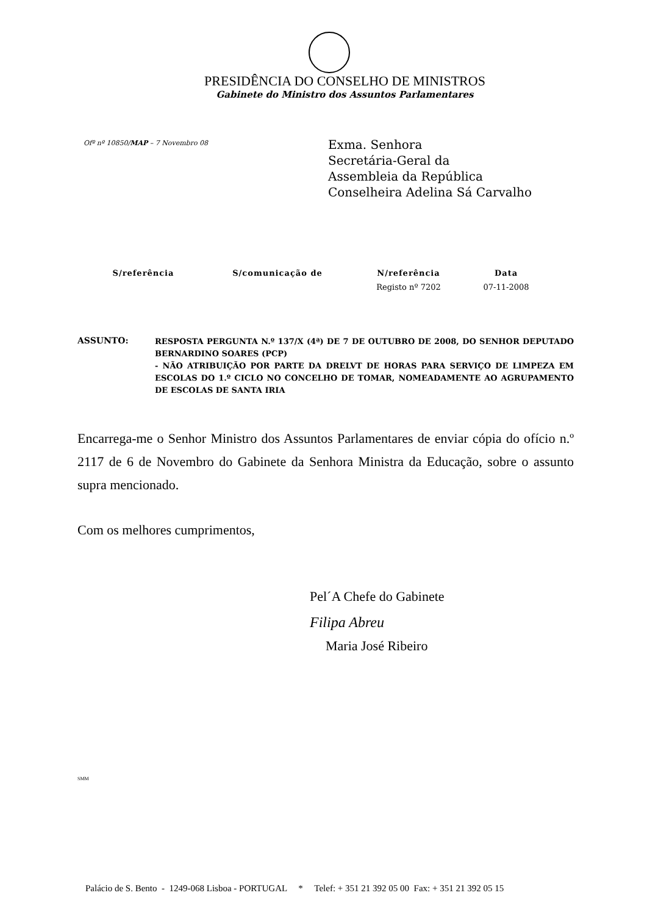PRESIDÊNCIA DO CONSELHO DE MINISTROS
Gabinete do Ministro dos Assuntos Parlamentares
Ofº nº 10850/MAP – 7 Novembro 08
Exma. Senhora
Secretária-Geral da
Assembleia da República
Conselheira Adelina Sá Carvalho
| S/referência | S/comunicação de | N/referência | Data |
| --- | --- | --- | --- |
| | | Registo nº 7202 | 07-11-2008 |
ASSUNTO:
RESPOSTA PERGUNTA N.º 137/X (4ª) DE 7 DE OUTUBRO DE 2008, DO SENHOR DEPUTADO BERNARDINO SOARES (PCP)
- NÃO ATRIBUIÇÃO POR PARTE DA DRELVT DE HORAS PARA SERVIÇO DE LIMPEZA EM ESCOLAS DO 1.º CICLO NO CONCELHO DE TOMAR, NOMEADAMENTE AO AGRUPAMENTO DE ESCOLAS DE SANTA IRIA
Encarrega-me o Senhor Ministro dos Assuntos Parlamentares de enviar cópia do ofício n.º 2117 de 6 de Novembro do Gabinete da Senhora Ministra da Educação, sobre o assunto supra mencionado.
Com os melhores cumprimentos,
Pel´A Chefe do Gabinete
Filipa Abreu
Maria José Ribeiro
SMM
Palácio de S. Bento - 1249-068 Lisboa - PORTUGAL * Telef: + 351 21 392 05 00 Fax: + 351 21 392 05 15